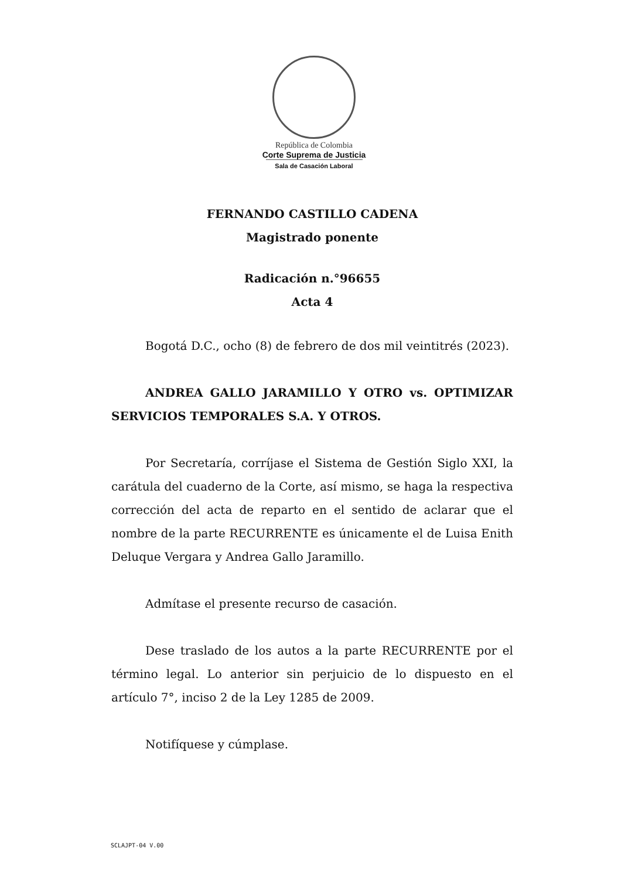República de Colombia
Corte Suprema de Justicia
Sala de Casación Laboral
FERNANDO CASTILLO CADENA
Magistrado ponente
Radicación n.°96655
Acta 4
Bogotá D.C., ocho (8) de febrero de dos mil veintitrés (2023).
ANDREA GALLO JARAMILLO Y OTRO vs. OPTIMIZAR SERVICIOS TEMPORALES S.A. Y OTROS.
Por Secretaría, corríjase el Sistema de Gestión Siglo XXI, la carátula del cuaderno de la Corte, así mismo, se haga la respectiva corrección del acta de reparto en el sentido de aclarar que el nombre de la parte RECURRENTE es únicamente el de Luisa Enith Deluque Vergara y Andrea Gallo Jaramillo.
Admítase el presente recurso de casación.
Dese traslado de los autos a la parte RECURRENTE por el término legal. Lo anterior sin perjuicio de lo dispuesto en el artículo 7°, inciso 2 de la Ley 1285 de 2009.
Notifíquese y cúmplase.
SCLAJPT-04 V.00